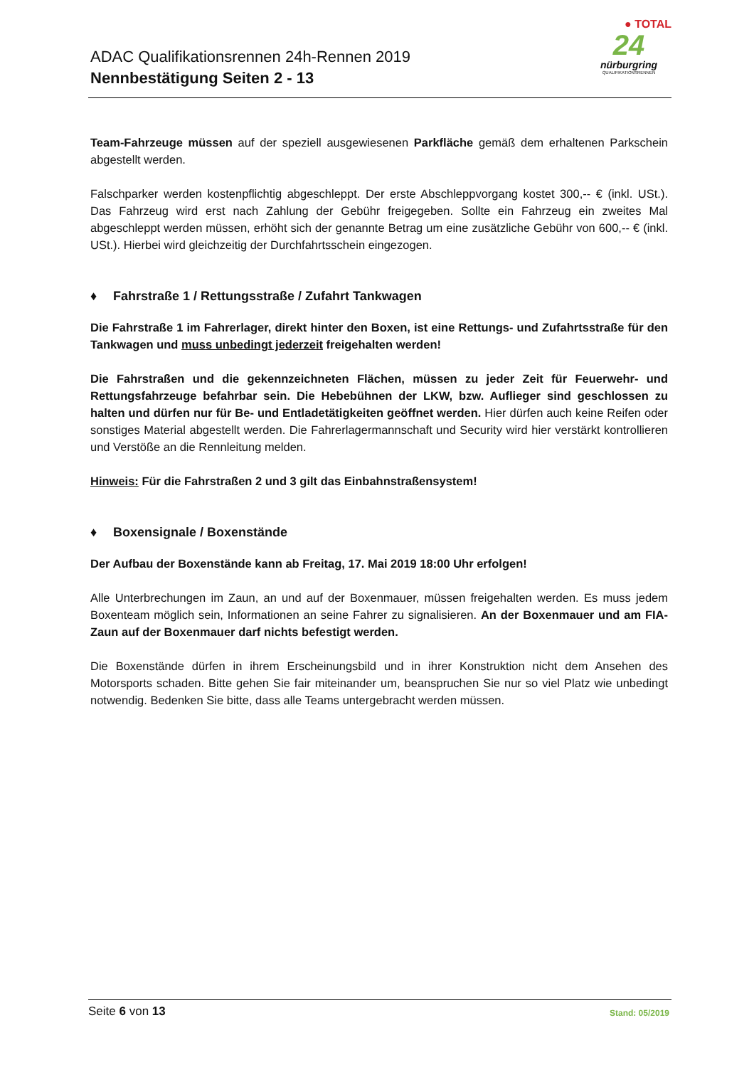ADAC Qualifikationsrennen 24h-Rennen 2019
Nennbestätigung Seiten 2 - 13
● TOTAL
24
nürburgring
QUALIFIKATIONSRENNEN
Team-Fahrzeuge müssen auf der speziell ausgewiesenen Parkfläche gemäß dem erhaltenen Parkschein abgestellt werden.
Falschparker werden kostenpflichtig abgeschleppt. Der erste Abschleppvorgang kostet 300,-- € (inkl. USt.). Das Fahrzeug wird erst nach Zahlung der Gebühr freigegeben. Sollte ein Fahrzeug ein zweites Mal abgeschleppt werden müssen, erhöht sich der genannte Betrag um eine zusätzliche Gebühr von 600,-- € (inkl. USt.). Hierbei wird gleichzeitig der Durchfahrtsschein eingezogen.
♦ Fahrstraße 1 / Rettungsstraße / Zufahrt Tankwagen
Die Fahrstraße 1 im Fahrerlager, direkt hinter den Boxen, ist eine Rettungs- und Zufahrtsstraße für den Tankwagen und muss unbedingt jederzeit freigehalten werden!
Die Fahrstraßen und die gekennzeichneten Flächen, müssen zu jeder Zeit für Feuerwehr- und Rettungsfahrzeuge befahrbar sein. Die Hebebühnen der LKW, bzw. Auflieger sind geschlossen zu halten und dürfen nur für Be- und Entladetätigkeiten geöffnet werden. Hier dürfen auch keine Reifen oder sonstiges Material abgestellt werden. Die Fahrerlagermannschaft und Security wird hier verstärkt kontrollieren und Verstöße an die Rennleitung melden.
Hinweis: Für die Fahrstraßen 2 und 3 gilt das Einbahnstraßensystem!
♦ Boxensignale / Boxenstände
Der Aufbau der Boxenstände kann ab Freitag, 17. Mai 2019 18:00 Uhr erfolgen!
Alle Unterbrechungen im Zaun, an und auf der Boxenmauer, müssen freigehalten werden. Es muss jedem Boxenteam möglich sein, Informationen an seine Fahrer zu signalisieren. An der Boxenmauer und am FIA-Zaun auf der Boxenmauer darf nichts befestigt werden.
Die Boxenstände dürfen in ihrem Erscheinungsbild und in ihrer Konstruktion nicht dem Ansehen des Motorsports schaden. Bitte gehen Sie fair miteinander um, beanspruchen Sie nur so viel Platz wie unbedingt notwendig. Bedenken Sie bitte, dass alle Teams untergebracht werden müssen.
Stand: 05/2019 Seite 6 von 13